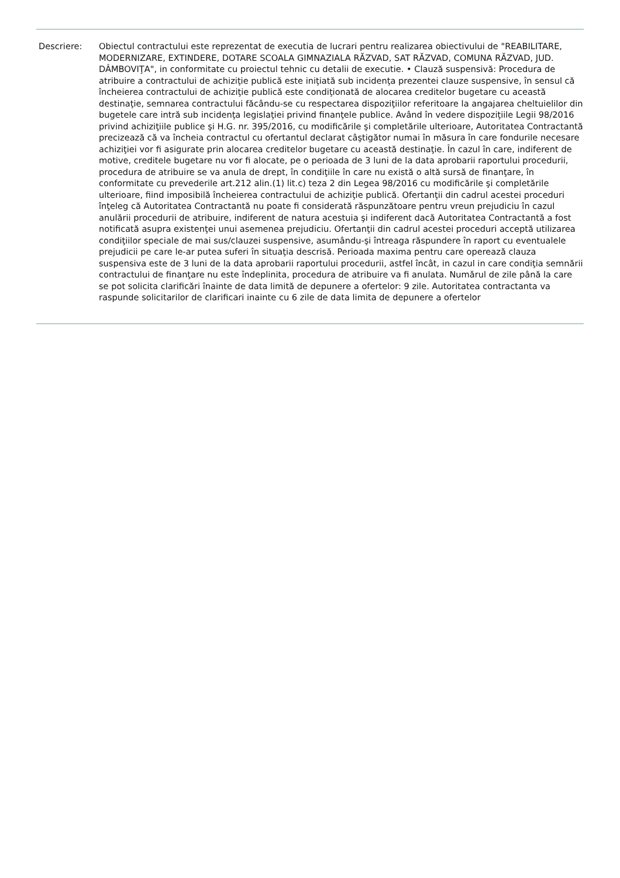Descriere: Obiectul contractului este reprezentat de executia de lucrari pentru realizarea obiectivului de "REABILITARE, MODERNIZARE, EXTINDERE, DOTARE SCOALA GIMNAZIALA RĂZVAD, SAT RĂZVAD, COMUNA RĂZVAD, JUD. DÂMBOVIŢA", in conformitate cu proiectul tehnic cu detalii de executie. • Clauză suspensivă: Procedura de atribuire a contractului de achiziţie publică este iniţiată sub incidenţa prezentei clauze suspensive, în sensul că încheierea contractului de achiziţie publică este condiţionată de alocarea creditelor bugetare cu această destinaţie, semnarea contractului făcându-se cu respectarea dispoziţiilor referitoare la angajarea cheltuielilor din bugetele care intră sub incidenţa legislaţiei privind finanţele publice. Având în vedere dispoziţiile Legii 98/2016 privind achiziţiile publice şi H.G. nr. 395/2016, cu modificările şi completările ulterioare, Autoritatea Contractantă precizează că va încheia contractul cu ofertantul declarat câştigător numai în măsura în care fondurile necesare achiziţiei vor fi asigurate prin alocarea creditelor bugetare cu această destinaţie. În cazul în care, indiferent de motive, creditele bugetare nu vor fi alocate, pe o perioada de 3 luni de la data aprobarii raportului procedurii, procedura de atribuire se va anula de drept, în condiţiile în care nu există o altă sursă de finanţare, în conformitate cu prevederile art.212 alin.(1) lit.c) teza 2 din Legea 98/2016 cu modificările şi completările ulterioare, fiind imposibilă încheierea contractului de achiziţie publică. Ofertanţii din cadrul acestei proceduri înţeleg că Autoritatea Contractantă nu poate fi considerată răspunzătoare pentru vreun prejudiciu în cazul anulării procedurii de atribuire, indiferent de natura acestuia şi indiferent dacă Autoritatea Contractantă a fost notificată asupra existenţei unui asemenea prejudiciu. Ofertanţii din cadrul acestei proceduri acceptă utilizarea condiţiilor speciale de mai sus/clauzei suspensive, asumându-şi întreaga răspundere în raport cu eventualele prejudicii pe care le-ar putea suferi în situaţia descrisă. Perioada maxima pentru care operează clauza suspensiva este de 3 luni de la data aprobarii raportului procedurii, astfel încât, in cazul in care condiţia semnării contractului de finanţare nu este îndeplinita, procedura de atribuire va fi anulata. Numărul de zile până la care se pot solicita clarificări înainte de data limită de depunere a ofertelor: 9 zile. Autoritatea contractanta va raspunde solicitarilor de clarificari inainte cu 6 zile de data limita de depunere a ofertelor